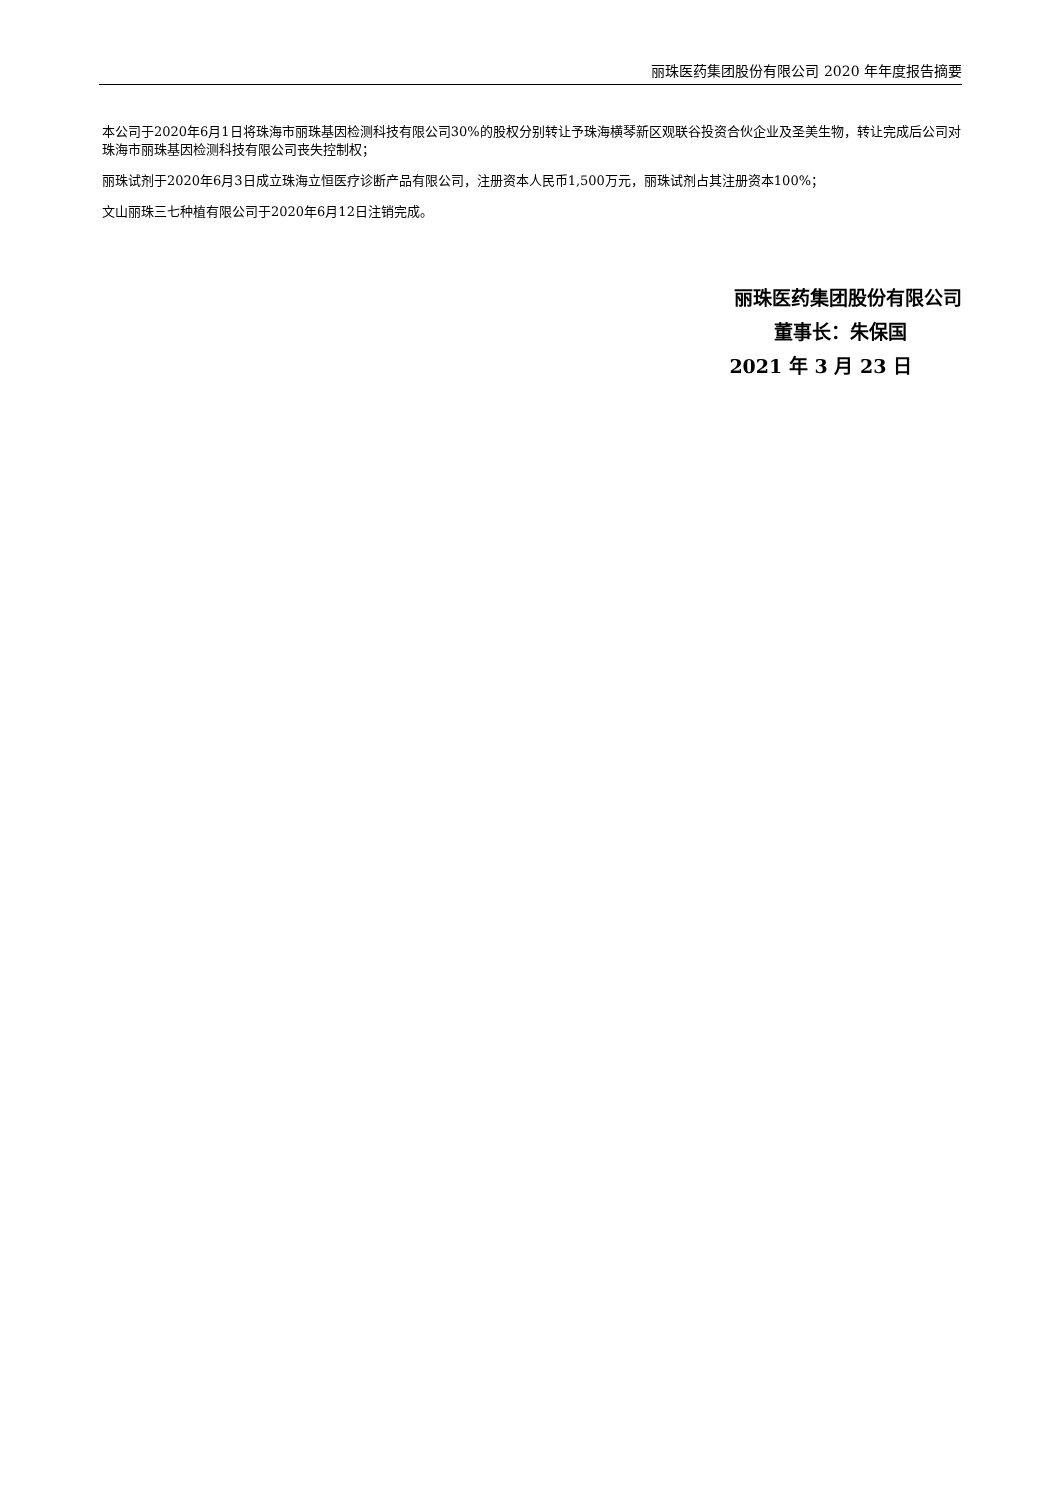丽珠医药集团股份有限公司 2020 年年度报告摘要
本公司于2020年6月1日将珠海市丽珠基因检测科技有限公司30%的股权分别转让予珠海横琴新区观联谷投资合伙企业及圣美生物，转让完成后公司对珠海市丽珠基因检测科技有限公司丧失控制权；
丽珠试剂于2020年6月3日成立珠海立恒医疗诊断产品有限公司，注册资本人民币1,500万元，丽珠试剂占其注册资本100%；
文山丽珠三七种植有限公司于2020年6月12日注销完成。
丽珠医药集团股份有限公司
董事长：朱保国
2021 年 3 月 23 日